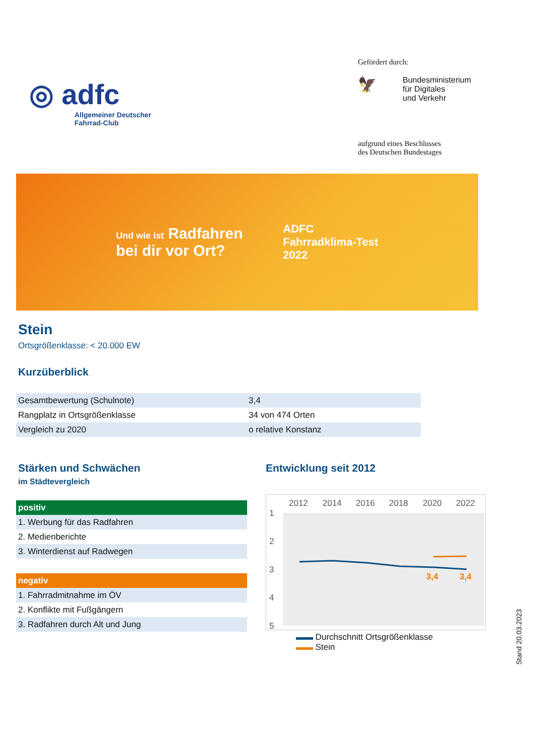◎ adfc
Allgemeiner Deutscher
Fahrrad-Club
Gefördert durch:
🦅
Bundesministerium
für Digitales
und Verkehr
aufgrund eines Beschlusses
des Deutschen Bundestages
Und wie ist Radfahren
bei dir vor Ort?
ADFC
Fahrradklima-Test
2022
Stein
Ortsgrößenklasse: < 20.000 EW
Kurzüberblick
| Gesamtbewertung (Schulnote) | 3,4 |
| Rangplatz in Ortsgrößenklasse | 34 von 474 Orten |
| Vergleich zu 2020 | o relative Konstanz |
Stärken und Schwächen
im Städtevergleich
| positiv |
| 1. Werbung für das Radfahren |
| 2. Medienberichte |
| 3. Winterdienst auf Radwegen |
| negativ |
| 1. Fahrradmitnahme im ÖV |
| 2. Konflikte mit Fußgängern |
| 3. Radfahren durch Alt und Jung |
Entwicklung seit 2012
2012
2014
2016
2018
2020
2022
1
2
3
4
5
3,4
3,4
▬▬ Durchschnitt Ortsgrößenklasse
▬▬ Stein
Stand 20.03.2023